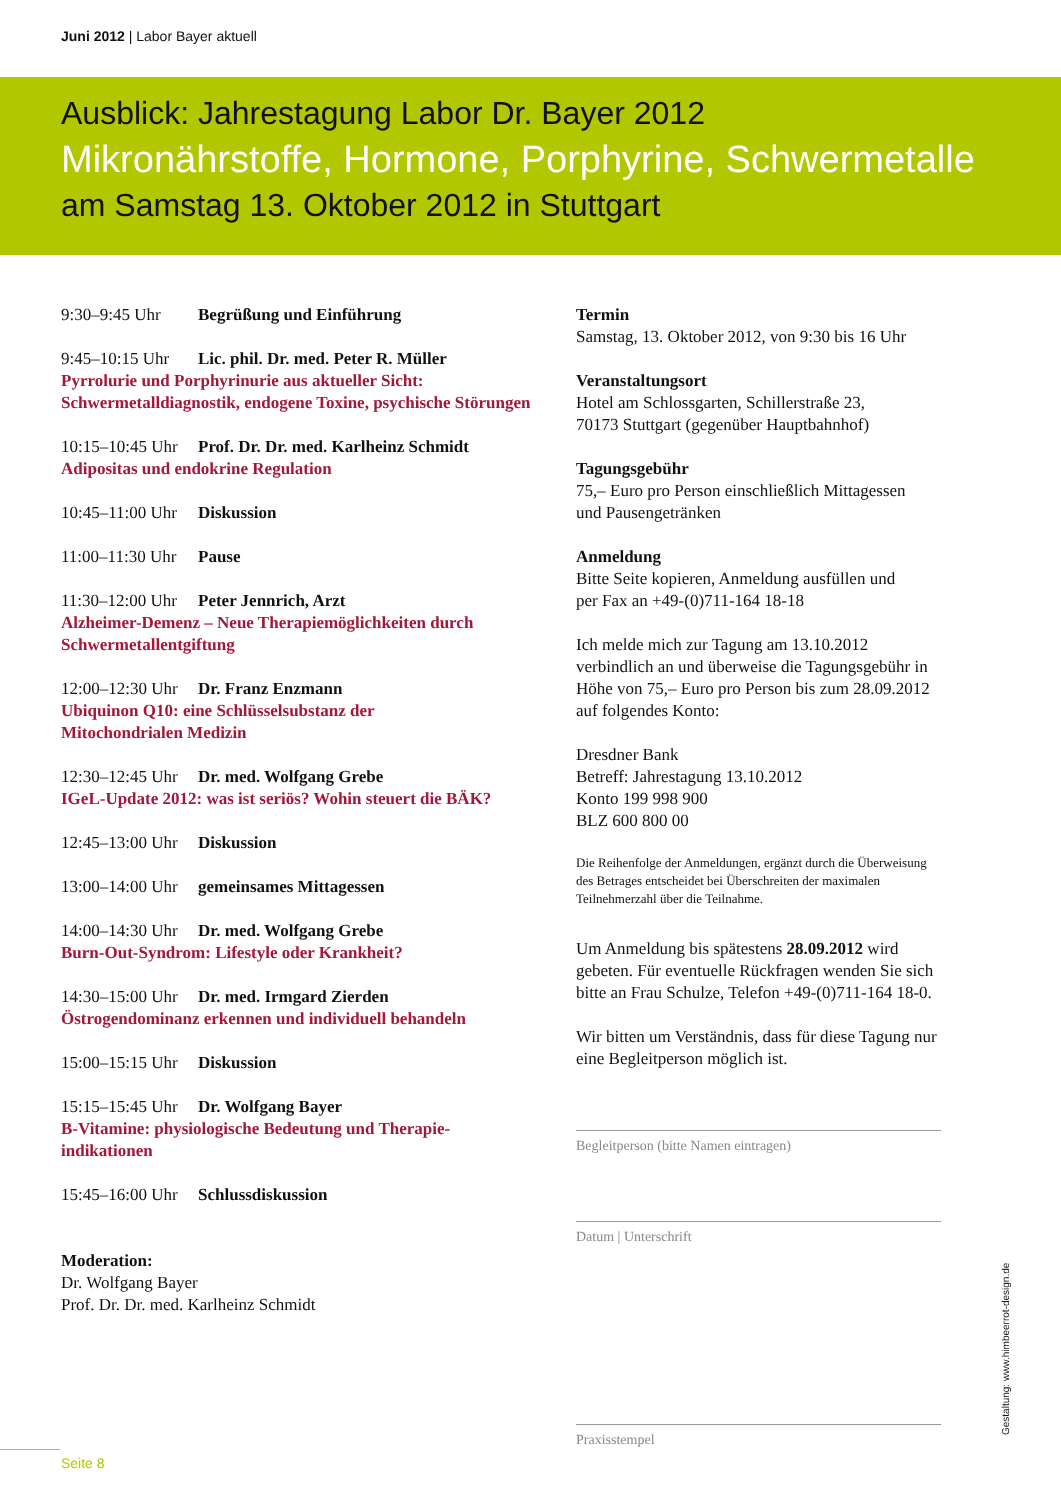Juni 2012 | Labor Bayer aktuell
Ausblick: Jahrestagung Labor Dr. Bayer 2012
Mikronährstoffe, Hormone, Porphyrine, Schwermetalle
am Samstag 13. Oktober 2012 in Stuttgart
9:30–9:45 Uhr Begrüßung und Einführung
9:45–10:15 Uhr Lic. phil. Dr. med. Peter R. Müller
Pyrrolurie und Porphyrinurie aus aktueller Sicht: Schwermetalldiagnostik, endogene Toxine, psychische Störungen
10:15–10:45 Uhr Prof. Dr. Dr. med. Karlheinz Schmidt
Adipositas und endokrine Regulation
10:45–11:00 Uhr Diskussion
11:00–11:30 Uhr Pause
11:30–12:00 Uhr Peter Jennrich, Arzt
Alzheimer-Demenz – Neue Therapiemöglichkeiten durch
Schwermetallentgiftung
12:00–12:30 Uhr Dr. Franz Enzmann
Ubiquinon Q10: eine Schlüsselsubstanz der
Mitochondrialen Medizin
12:30–12:45 Uhr Dr. med. Wolfgang Grebe
IGeL-Update 2012: was ist seriös? Wohin steuert die BÄK?
12:45–13:00 Uhr Diskussion
13:00–14:00 Uhr gemeinsames Mittagessen
14:00–14:30 Uhr Dr. med. Wolfgang Grebe
Burn-Out-Syndrom: Lifestyle oder Krankheit?
14:30–15:00 Uhr Dr. med. Irmgard Zierden
Östrogendominanz erkennen und individuell behandeln
15:00–15:15 Uhr Diskussion
15:15–15:45 Uhr Dr. Wolfgang Bayer
B-Vitamine: physiologische Bedeutung und Therapie-
indikationen
15:45–16:00 Uhr Schlussdiskussion
Moderation:
Dr. Wolfgang Bayer
Prof. Dr. Dr. med. Karlheinz Schmidt
Termin
Samstag, 13. Oktober 2012, von 9:30 bis 16 Uhr
Veranstaltungsort
Hotel am Schlossgarten, Schillerstraße 23,
70173 Stuttgart (gegenüber Hauptbahnhof)
Tagungsgebühr
75,– Euro pro Person einschließlich Mittagessen
und Pausengetränken
Anmeldung
Bitte Seite kopieren, Anmeldung ausfüllen und
per Fax an +49-(0)711-164 18-18
Ich melde mich zur Tagung am 13.10.2012 verbindlich an und überweise die Tagungsgebühr in Höhe von 75,– Euro pro Person bis zum 28.09.2012 auf folgendes Konto:
Dresdner Bank
Betreff: Jahrestagung 13.10.2012
Konto 199 998 900
BLZ 600 800 00
Die Reihenfolge der Anmeldungen, ergänzt durch die Überweisung des Betrages entscheidet bei Überschreiten der maximalen Teilnehmerzahl über die Teilnahme.
Um Anmeldung bis spätestens 28.09.2012 wird gebeten. Für eventuelle Rückfragen wenden Sie sich bitte an Frau Schulze, Telefon +49-(0)711-164 18-0.
Wir bitten um Verständnis, dass für diese Tagung nur eine Begleitperson möglich ist.
Begleitperson (bitte Namen eintragen)
Datum | Unterschrift
Praxisstempel
Seite 8
Gestaltung: www.himbeerrot-design.de